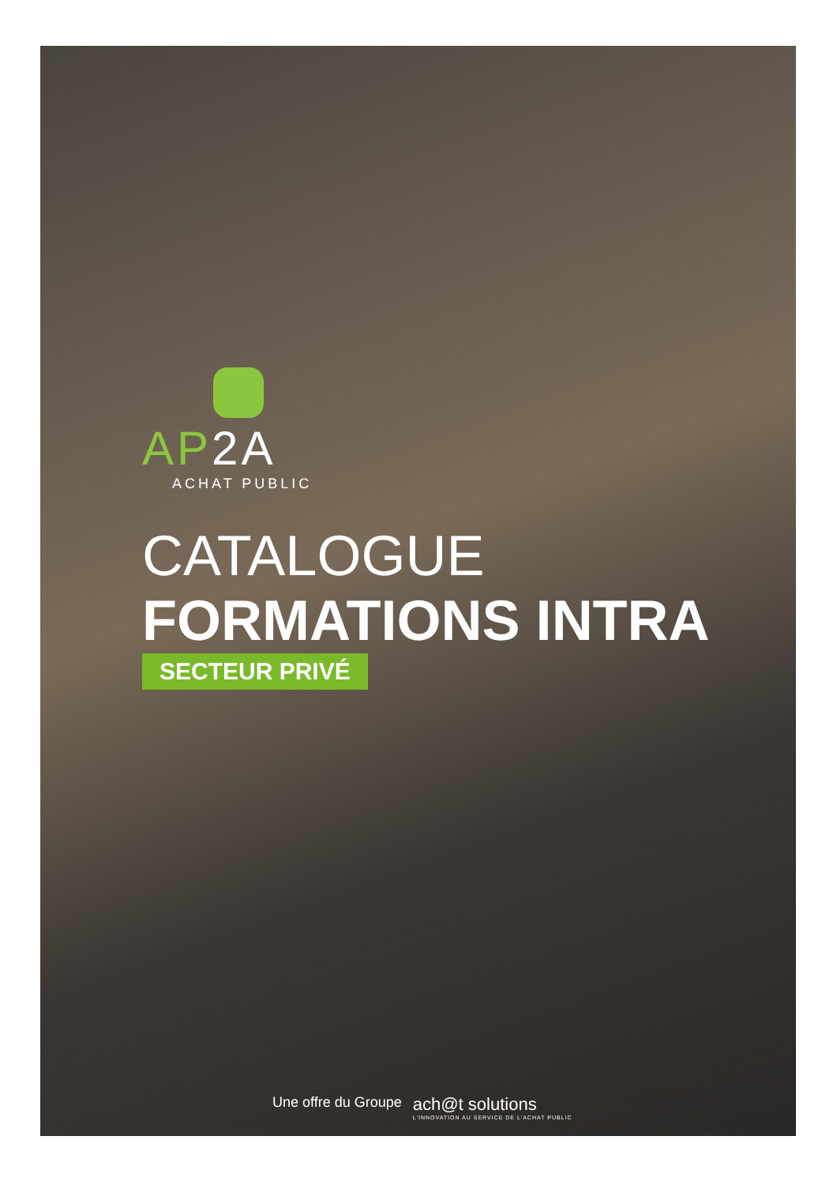AP2A
ACHAT PUBLIC
CATALOGUE
FORMATIONS INTRA
SECTEUR PRIVÉ
Une offre du Groupe
ach@t solutions
L'INNOVATION AU SERVICE DE L'ACHAT PUBLIC